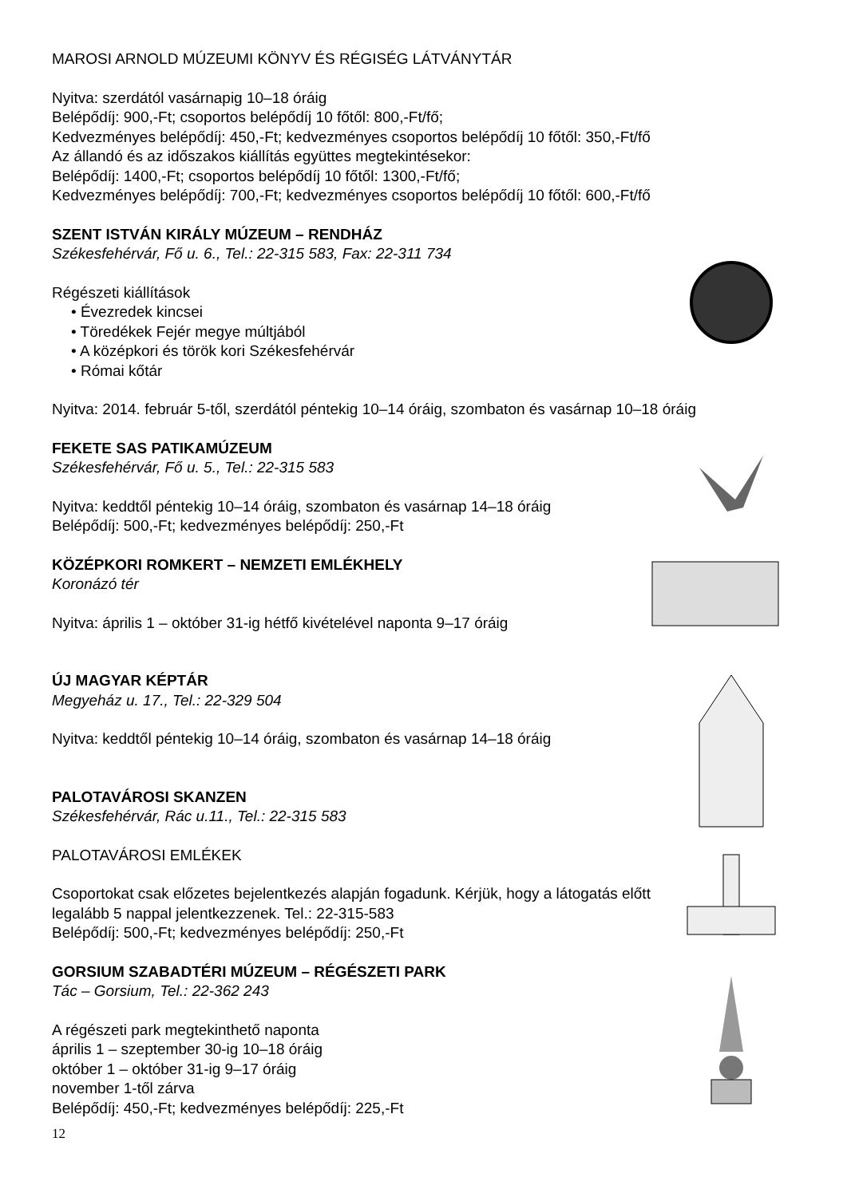MAROSI ARNOLD MÚZEUMI KÖNYV ÉS RÉGISÉG LÁTVÁNYTÁR
Nyitva: szerdától vasárnapig 10–18 óráig
Belépődíj: 900,-Ft; csoportos belépődíj 10 főtől: 800,-Ft/fő;
Kedvezményes belépődíj: 450,-Ft; kedvezményes csoportos belépődíj 10 főtől: 350,-Ft/fő
Az állandó és az időszakos kiállítás együttes megtekintésekor:
Belépődíj: 1400,-Ft; csoportos belépődíj 10 főtől: 1300,-Ft/fő;
Kedvezményes belépődíj: 700,-Ft; kedvezményes csoportos belépődíj 10 főtől: 600,-Ft/fő
SZENT ISTVÁN KIRÁLY MÚZEUM – RENDHÁZ
Székesfehérvár, Fő u. 6., Tel.: 22-315 583, Fax: 22-311 734
Régészeti kiállítások
• Évezredek kincsei
• Töredékek Fejér megye múltjából
• A középkori és török kori Székesfehérvár
• Római kőtár
Nyitva: 2014. február 5-től, szerdától péntekig 10–14 óráig, szombaton és vasárnap 10–18 óráig
FEKETE SAS PATIKAMÚZEUM
Székesfehérvár, Fő u. 5., Tel.: 22-315 583
Nyitva: keddtől péntekig 10–14 óráig, szombaton és vasárnap 14–18 óráig
Belépődíj: 500,-Ft; kedvezményes belépődíj: 250,-Ft
KÖZÉPKORI ROMKERT – NEMZETI EMLÉKHELY
Koronázó tér
Nyitva: április 1 – október 31-ig hétfő kivételével naponta 9–17 óráig
ÚJ MAGYAR KÉPTÁR
Megyeház u. 17., Tel.: 22-329 504
Nyitva: keddtől péntekig 10–14 óráig, szombaton és vasárnap 14–18 óráig
PALOTAVÁROSI SKANZEN
Székesfehérvár, Rác u.11., Tel.: 22-315 583
PALOTAVÁROSI EMLÉKEK
Csoportokat csak előzetes bejelentkezés alapján fogadunk. Kérjük, hogy a látogatás előtt legalább 5 nappal jelentkezzenek. Tel.: 22-315-583
Belépődíj: 500,-Ft; kedvezményes belépődíj: 250,-Ft
GORSIUM SZABADTÉRI MÚZEUM – RÉGÉSZETI PARK
Tác – Gorsium, Tel.: 22-362 243
A régészeti park megtekinthető naponta
április 1 – szeptember 30-ig 10–18 óráig
október 1 – október 31-ig 9–17 óráig
november 1-től zárva
Belépődíj: 450,-Ft; kedvezményes belépődíj: 225,-Ft
12